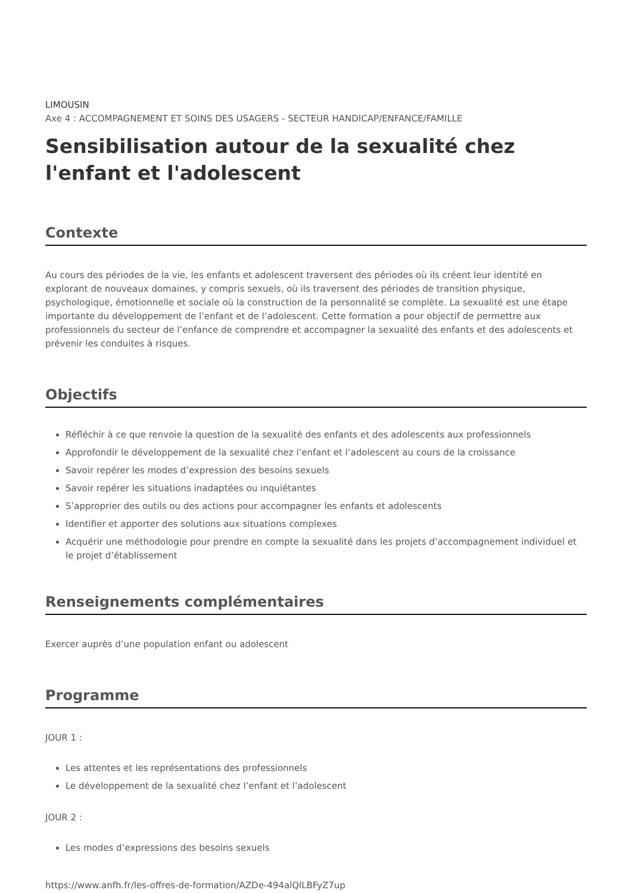LIMOUSIN
Axe 4 : ACCOMPAGNEMENT ET SOINS DES USAGERS - SECTEUR HANDICAP/ENFANCE/FAMILLE
Sensibilisation autour de la sexualité chez l'enfant et l'adolescent
Contexte
Au cours des périodes de la vie, les enfants et adolescent traversent des périodes où ils créent leur identité en explorant de nouveaux domaines, y compris sexuels, où ils traversent des périodes de transition physique, psychologique, émotionnelle et sociale où la construction de la personnalité se complète. La sexualité est une étape importante du développement de l’enfant et de l’adolescent. Cette formation a pour objectif de permettre aux professionnels du secteur de l’enfance de comprendre et accompagner la sexualité des enfants et des adolescents et prévenir les conduites à risques.
Objectifs
Réfléchir à ce que renvoie la question de la sexualité des enfants et des adolescents aux professionnels
Approfondir le développement de la sexualité chez l’enfant et l’adolescent au cours de la croissance
Savoir repérer les modes d’expression des besoins sexuels
Savoir repérer les situations inadaptées ou inquiétantes
S’approprier des outils ou des actions pour accompagner les enfants et adolescents
Identifier et apporter des solutions aux situations complexes
Acquérir une méthodologie pour prendre en compte la sexualité dans les projets d’accompagnement individuel et le projet d’établissement
Renseignements complémentaires
Exercer auprès d’une population enfant ou adolescent
Programme
JOUR 1 :
Les attentes et les représentations des professionnels
Le développement de la sexualité chez l’enfant et l’adolescent
JOUR 2 :
Les modes d’expressions des besoins sexuels
https://www.anfh.fr/les-offres-de-formation/AZDe-494alQlLBFyZ7up